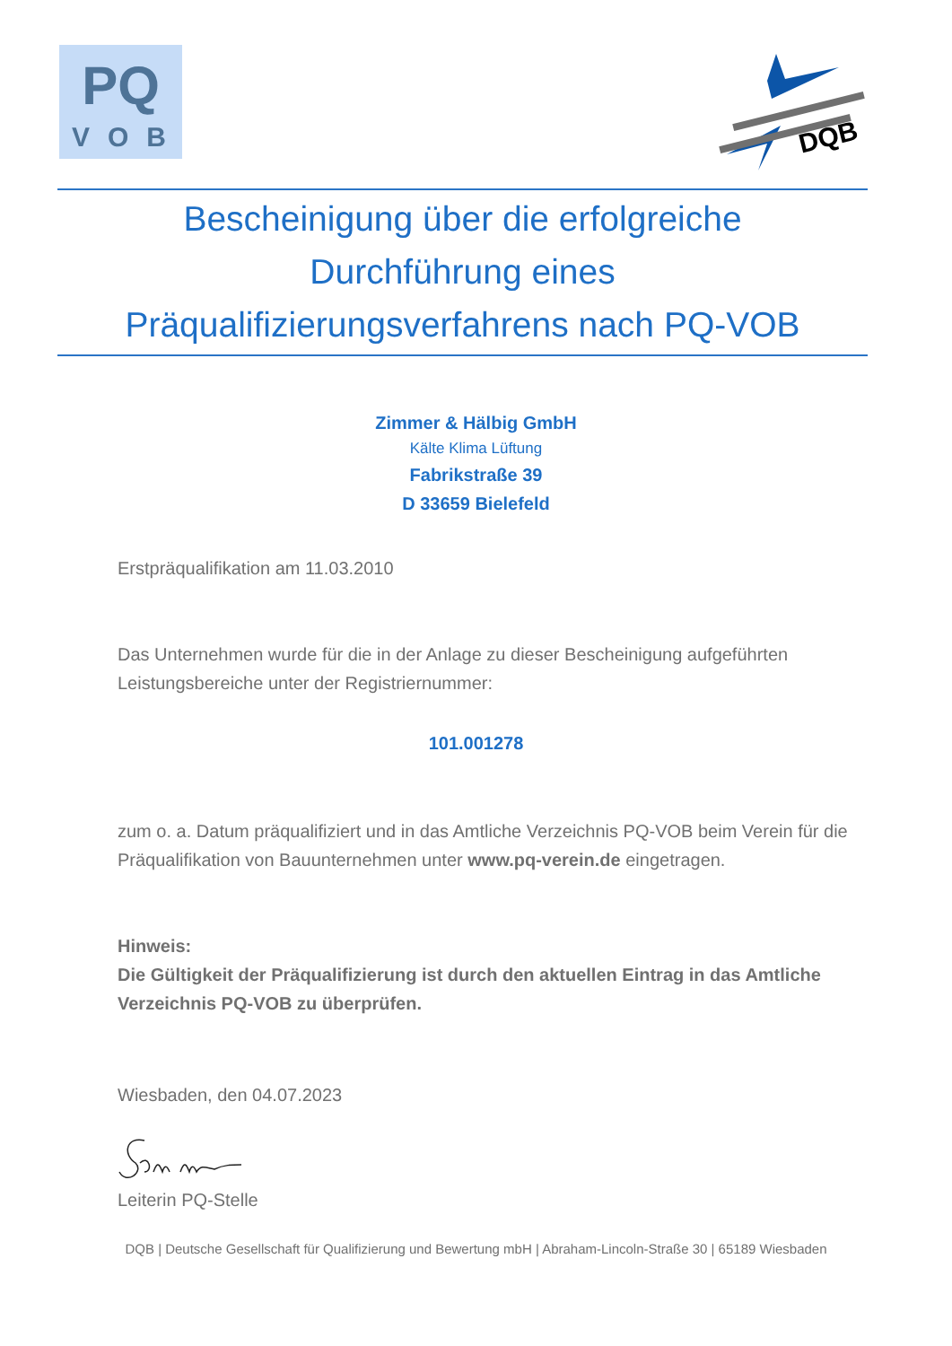PQ
VOB
DQB
Bescheinigung über die erfolgreiche
Durchführung eines
Präqualifizierungsverfahrens nach PQ-VOB
Zimmer & Hälbig GmbH
Kälte Klima Lüftung
Fabrikstraße 39
D 33659 Bielefeld
Erstpräqualifikation am 11.03.2010
Das Unternehmen wurde für die in der Anlage zu dieser Bescheinigung aufgeführten Leistungsbereiche unter der Registriernummer:
101.001278
zum o. a. Datum präqualifiziert und in das Amtliche Verzeichnis PQ-VOB beim Verein für die Präqualifikation von Bauunternehmen unter www.pq-verein.de eingetragen.
Hinweis:
Die Gültigkeit der Präqualifizierung ist durch den aktuellen Eintrag in das Amtliche Verzeichnis PQ-VOB zu überprüfen.
Wiesbaden, den 04.07.2023
Leiterin PQ-Stelle
DQB | Deutsche Gesellschaft für Qualifizierung und Bewertung mbH | Abraham-Lincoln-Straße 30 | 65189 Wiesbaden